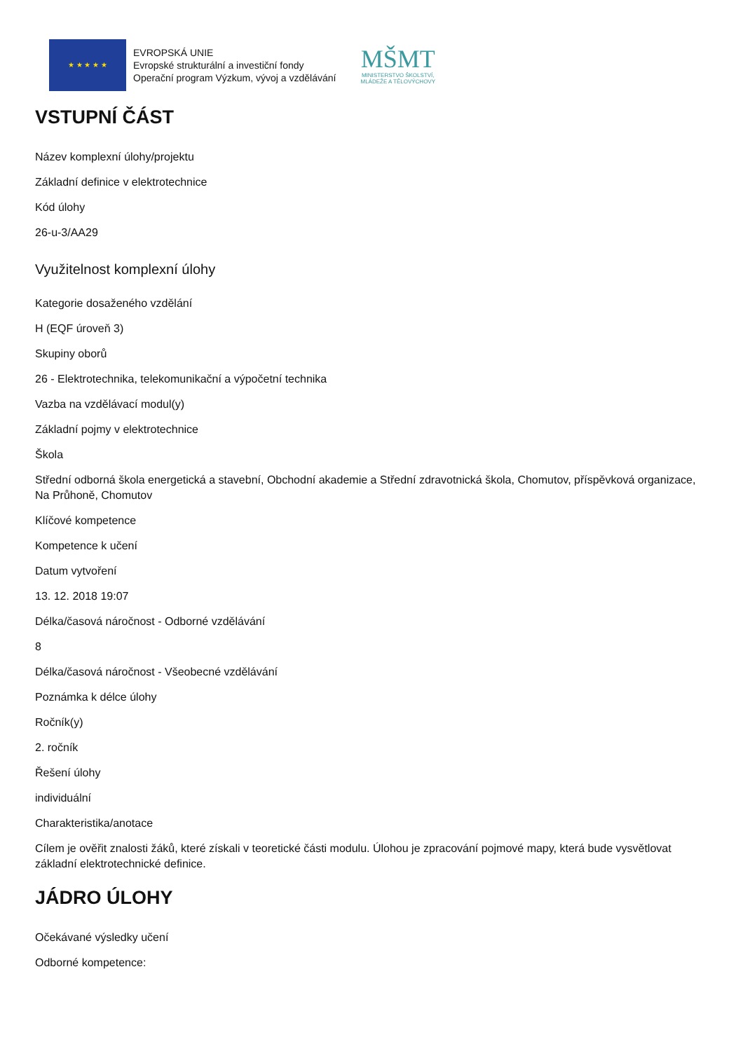★ ★ ★ ★ ★
EVROPSKÁ UNIE
Evropské strukturální a investiční fondy
Operační program Výzkum, vývoj a vzdělávání
MŠMT
MINISTERSTVO ŠKOLSTVÍ,
MLÁDEŽE A TĚLOVÝCHOVY
VSTUPNÍ ČÁST
Název komplexní úlohy/projektu
Základní definice v elektrotechnice
Kód úlohy
26-u-3/AA29
Využitelnost komplexní úlohy
Kategorie dosaženého vzdělání
H (EQF úroveň 3)
Skupiny oborů
26 - Elektrotechnika, telekomunikační a výpočetní technika
Vazba na vzdělávací modul(y)
Základní pojmy v elektrotechnice
Škola
Střední odborná škola energetická a stavební, Obchodní akademie a Střední zdravotnická škola, Chomutov, příspěvková organizace, Na Průhoně, Chomutov
Klíčové kompetence
Kompetence k učení
Datum vytvoření
13. 12. 2018 19:07
Délka/časová náročnost - Odborné vzdělávání
8
Délka/časová náročnost - Všeobecné vzdělávání
Poznámka k délce úlohy
Ročník(y)
2. ročník
Řešení úlohy
individuální
Charakteristika/anotace
Cílem je ověřit znalosti žáků, které získali v teoretické části modulu. Úlohou je zpracování pojmové mapy, která bude vysvětlovat základní elektrotechnické definice.
JÁDRO ÚLOHY
Očekávané výsledky učení
Odborné kompetence: